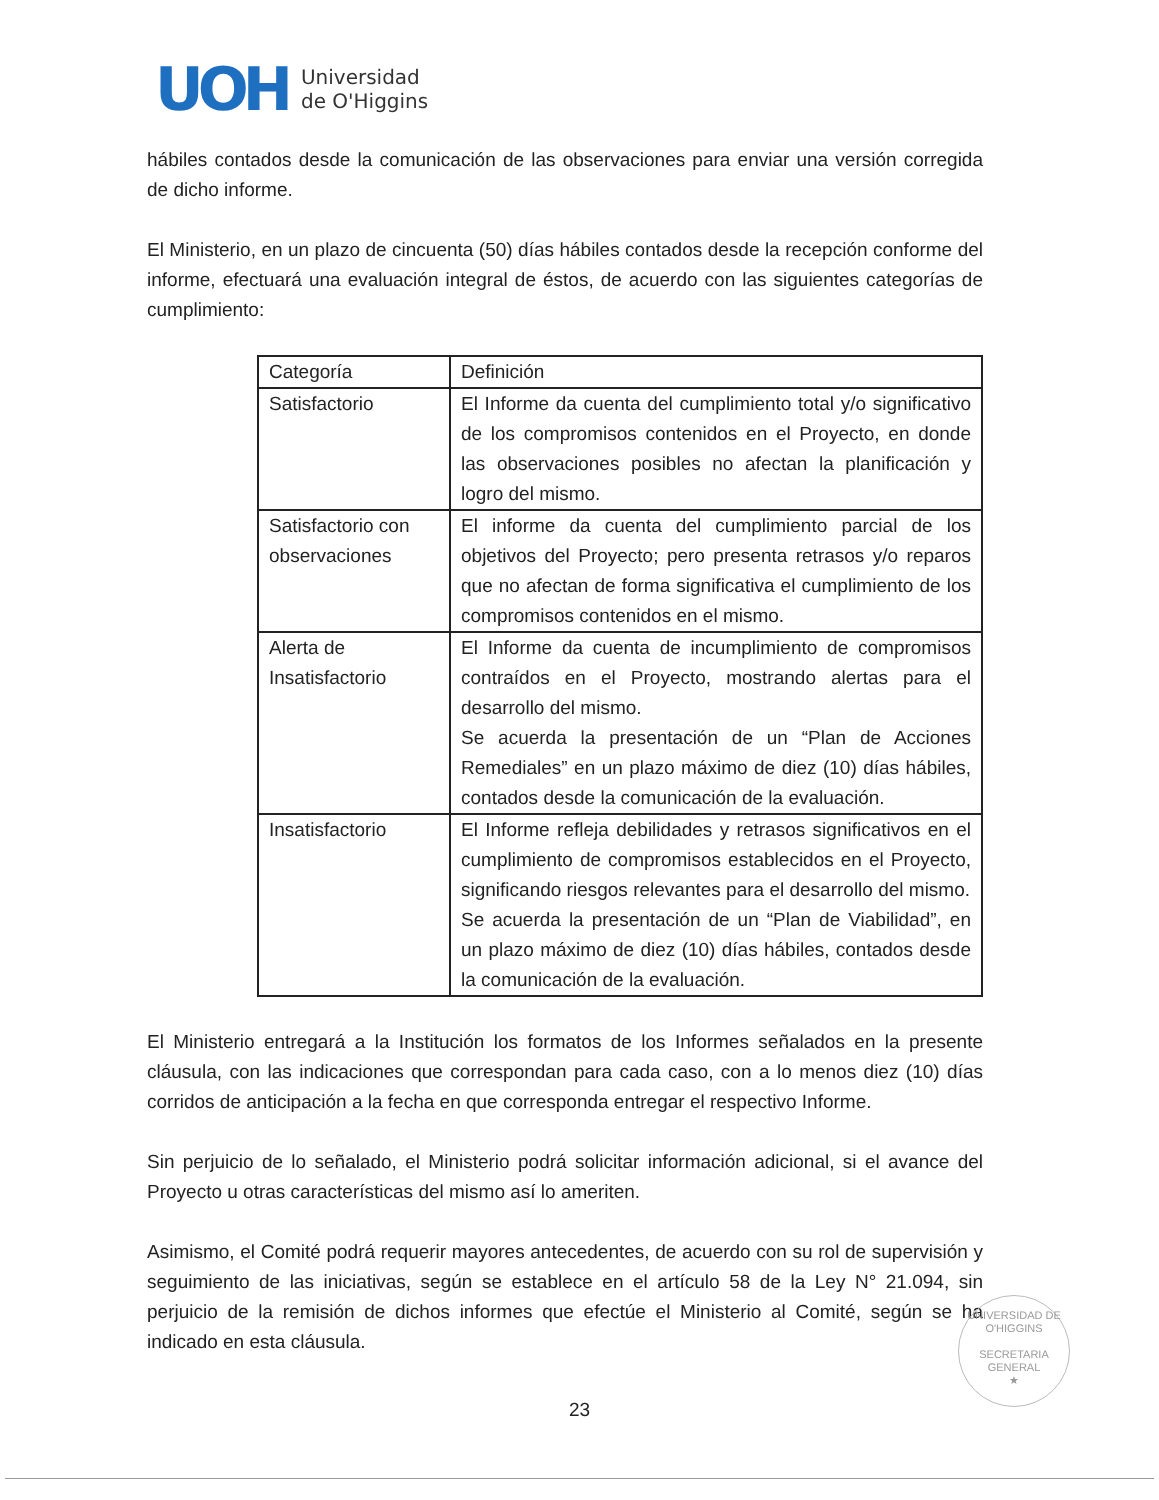UOH
Universidad
de O'Higgins
hábiles contados desde la comunicación de las observaciones para enviar una versión corregida de dicho informe.
El Ministerio, en un plazo de cincuenta (50) días hábiles contados desde la recepción conforme del informe, efectuará una evaluación integral de éstos, de acuerdo con las siguientes categorías de cumplimiento:
| Categoría | Definición |
| Satisfactorio | El Informe da cuenta del cumplimiento total y/o significativo de los compromisos contenidos en el Proyecto, en donde las observaciones posibles no afectan la planificación y logro del mismo. |
| Satisfactorio con observaciones | El informe da cuenta del cumplimiento parcial de los objetivos del Proyecto; pero presenta retrasos y/o reparos que no afectan de forma significativa el cumplimiento de los compromisos contenidos en el mismo. |
| Alerta de Insatisfactorio | El Informe da cuenta de incumplimiento de compromisos contraídos en el Proyecto, mostrando alertas para el desarrollo del mismo. Se acuerda la presentación de un “Plan de Acciones Remediales” en un plazo máximo de diez (10) días hábiles, contados desde la comunicación de la evaluación. |
| Insatisfactorio | El Informe refleja debilidades y retrasos significativos en el cumplimiento de compromisos establecidos en el Proyecto, significando riesgos relevantes para el desarrollo del mismo. Se acuerda la presentación de un “Plan de Viabilidad”, en un plazo máximo de diez (10) días hábiles, contados desde la comunicación de la evaluación. |
El Ministerio entregará a la Institución los formatos de los Informes señalados en la presente cláusula, con las indicaciones que correspondan para cada caso, con a lo menos diez (10) días corridos de anticipación a la fecha en que corresponda entregar el respectivo Informe.
Sin perjuicio de lo señalado, el Ministerio podrá solicitar información adicional, si el avance del Proyecto u otras características del mismo así lo ameriten.
Asimismo, el Comité podrá requerir mayores antecedentes, de acuerdo con su rol de supervisión y seguimiento de las iniciativas, según se establece en el artículo 58 de la Ley N° 21.094, sin perjuicio de la remisión de dichos informes que efectúe el Ministerio al Comité, según se ha indicado en esta cláusula.
UNIVERSIDAD DE O'HIGGINS
SECRETARIA
GENERAL
★
23